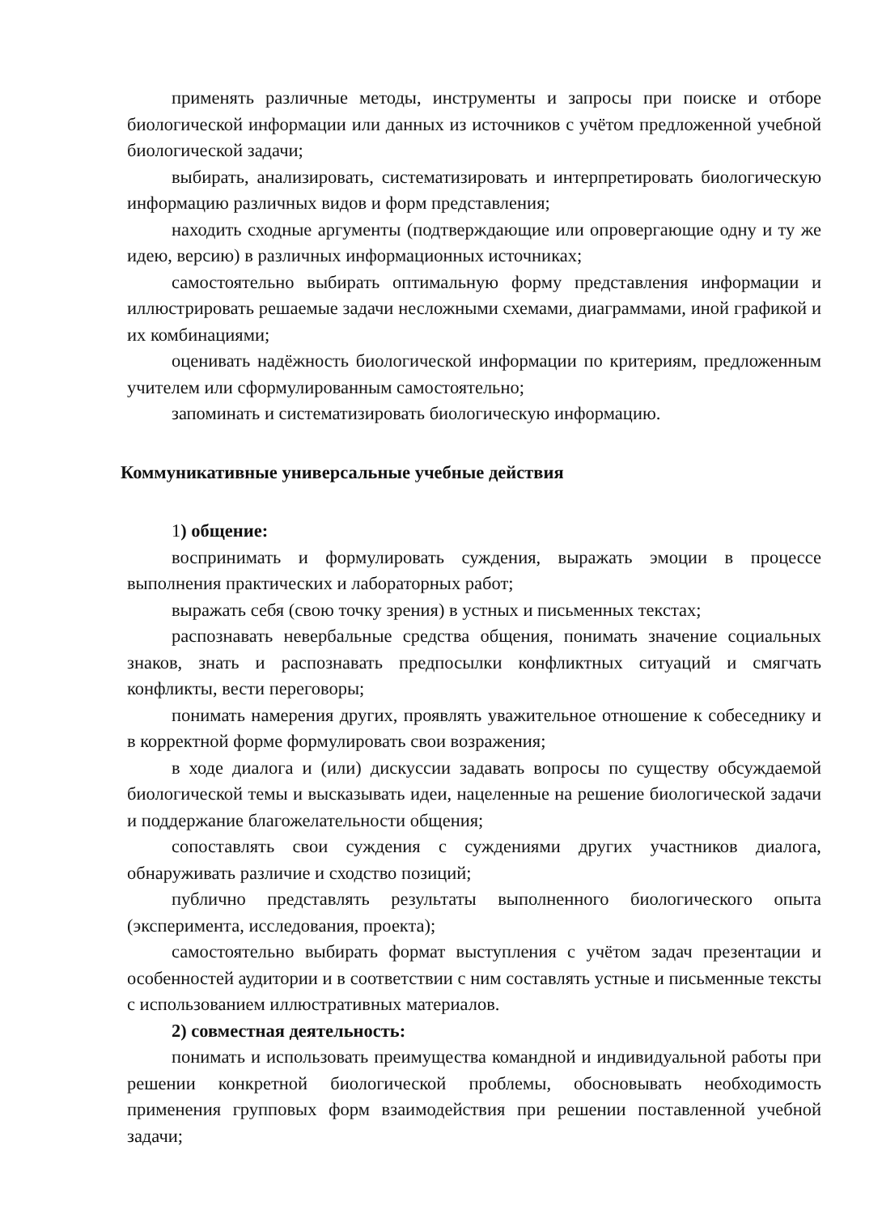применять различные методы, инструменты и запросы при поиске и отборе биологической информации или данных из источников с учётом предложенной учебной биологической задачи;
выбирать, анализировать, систематизировать и интерпретировать биологическую информацию различных видов и форм представления;
находить сходные аргументы (подтверждающие или опровергающие одну и ту же идею, версию) в различных информационных источниках;
самостоятельно выбирать оптимальную форму представления информации и иллюстрировать решаемые задачи несложными схемами, диаграммами, иной графикой и их комбинациями;
оценивать надёжность биологической информации по критериям, предложенным учителем или сформулированным самостоятельно;
запоминать и систематизировать биологическую информацию.
Коммуникативные универсальные учебные действия
1) общение:
воспринимать и формулировать суждения, выражать эмоции в процессе выполнения практических и лабораторных работ;
выражать себя (свою точку зрения) в устных и письменных текстах;
распознавать невербальные средства общения, понимать значение социальных знаков, знать и распознавать предпосылки конфликтных ситуаций и смягчать конфликты, вести переговоры;
понимать намерения других, проявлять уважительное отношение к собеседнику и в корректной форме формулировать свои возражения;
в ходе диалога и (или) дискуссии задавать вопросы по существу обсуждаемой биологической темы и высказывать идеи, нацеленные на решение биологической задачи и поддержание благожелательности общения;
сопоставлять свои суждения с суждениями других участников диалога, обнаруживать различие и сходство позиций;
публично представлять результаты выполненного биологического опыта (эксперимента, исследования, проекта);
самостоятельно выбирать формат выступления с учётом задач презентации и особенностей аудитории и в соответствии с ним составлять устные и письменные тексты с использованием иллюстративных материалов.
2) совместная деятельность:
понимать и использовать преимущества командной и индивидуальной работы при решении конкретной биологической проблемы, обосновывать необходимость применения групповых форм взаимодействия при решении поставленной учебной задачи;